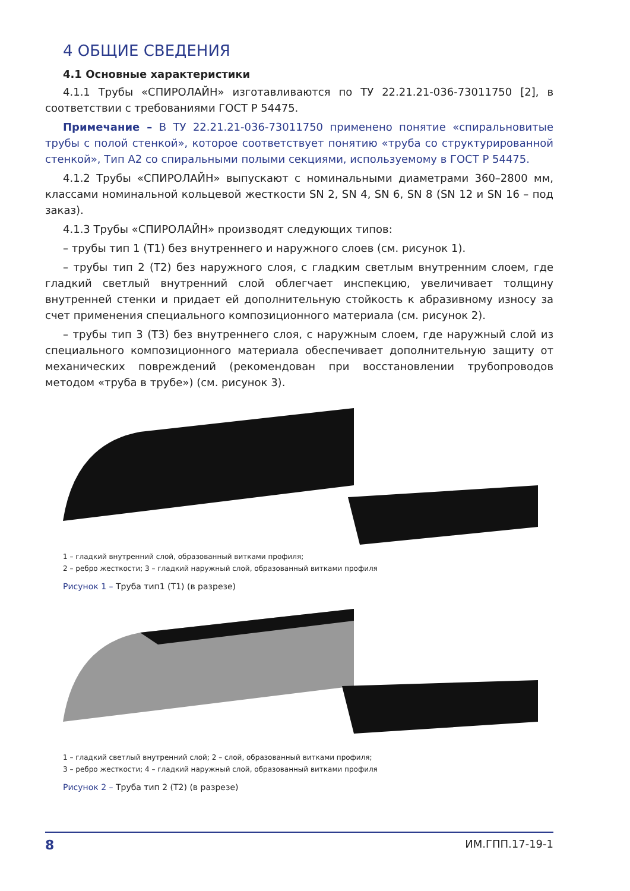4 ОБЩИЕ СВЕДЕНИЯ
4.1 Основные характеристики
4.1.1 Трубы «СПИРОЛАЙН» изготавливаются по ТУ 22.21.21-036-73011750 [2], в соответствии с требованиями ГОСТ Р 54475.
Примечание – В ТУ 22.21.21-036-73011750 применено понятие «спиральновитые трубы с полой стенкой», которое соответствует понятию «труба со структурированной стенкой», Тип А2 со спиральными полыми секциями, используемому в ГОСТ Р 54475.
4.1.2 Трубы «СПИРОЛАЙН» выпускают с номинальными диаметрами 360–2800 мм, классами номинальной кольцевой жесткости SN 2, SN 4, SN 6, SN 8 (SN 12 и SN 16 – под заказ).
4.1.3 Трубы «СПИРОЛАЙН» производят следующих типов:
– трубы тип 1 (Т1) без внутреннего и наружного слоев (см. рисунок 1).
– трубы тип 2 (Т2) без наружного слоя, с гладким светлым внутренним слоем, где гладкий светлый внутренний слой облегчает инспекцию, увеличивает толщину внутренней стенки и придает ей дополнительную стойкость к абразивному износу за счет применения специального композиционного материала (см. рисунок 2).
– трубы тип 3 (Т3) без внутреннего слоя, с наружным слоем, где наружный слой из специального композиционного материала обеспечивает дополнительную защиту от механических повреждений (рекомендован при восстановлении трубопроводов методом «труба в трубе») (см. рисунок 3).
1 – гладкий внутренний слой, образованный витками профиля;
2 – ребро жесткости; 3 – гладкий наружный слой, образованный витками профиля
Рисунок 1 – Труба тип1 (Т1) (в разрезе)
1 – гладкий светлый внутренний слой; 2 – слой, образованный витками профиля;
3 – ребро жесткости; 4 – гладкий наружный слой, образованный витками профиля
Рисунок 2 – Труба тип 2 (Т2) (в разрезе)
8 ИМ.ГПП.17-19-1